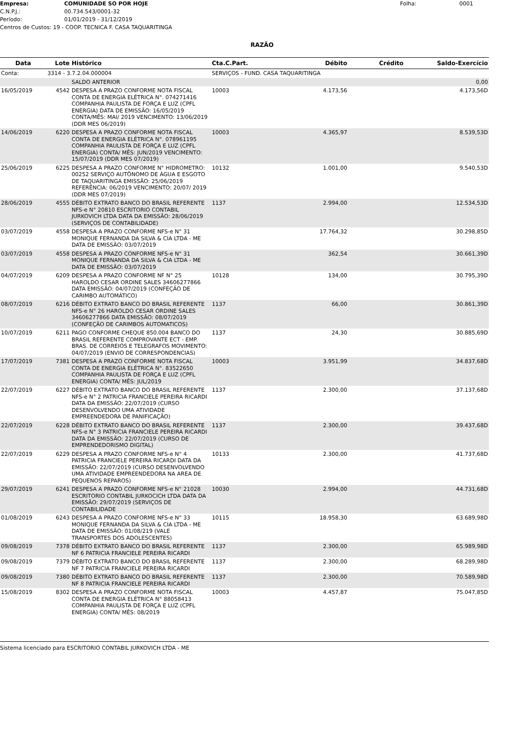Empresa: COMUNIDADE SO POR HOJE Folha: 0001
C.N.P.J.: 00.734.543/0001-32
Período: 01/01/2019 - 31/12/2019
Centros de Custos: 19 - COOP. TECNICA F. CASA TAQUARITINGA
RAZÃO
| Data | Lote | Histórico | Cta.C.Part. | Débito | Crédito | Saldo-Exercício |
| --- | --- | --- | --- | --- | --- | --- |
| Conta: | 3314 - 3.7.2.04.000004 | | SERVIÇOS - FUND. CASA TAQUARITINGA | | | |
| | | SALDO ANTERIOR | | | | 0,00 |
| 16/05/2019 | 4542 | DESPESA A PRAZO CONFORME NOTA FISCAL CONTA DE ENERGIA ELÉTRICA N°. 074271416 COMPANHIA PAULISTA DE FORÇA E LUZ (CPFL ENERGIA) DATA DE EMISSÃO: 16/05/2019 CONTA/MÊS: MAI/ 2019 VENCIMENTO: 13/06/2019 (DDR MES 06/2019) | 10003 | 4.173,56 | | 4.173,56D |
| 14/06/2019 | 6220 | DESPESA A PRAZO CONFORME NOTA FISCAL CONTA DE ENERGIA ELÉTRICA N°. 078961195 COMPANHIA PAULISTA DE FORÇA E LUZ (CPFL ENERGIA) CONTA/ MÊS: JUN/2019 VENCIMENTO: 15/07/2019 (DDR MES 07/2019) | 10003 | 4.365,97 | | 8.539,53D |
| 25/06/2019 | 6225 | DESPESA A PRAZO CONFORME N° HIDROMETRO: 00252 SERVIÇO AUTÔNOMO DE ÁGUA E ESGOTO DE TAQUARITINGA EMISSÃO: 25/06/2019 REFERÊNCIA: 06/2019 VENCIMENTO: 20/07/ 2019 (DDR MES 07/2019) | 10132 | 1.001,00 | | 9.540,53D |
| 28/06/2019 | 4555 | DÉBITO EXTRATO BANCO DO BRASIL REFERENTE NFS-e N° 20810 ESCRITORIO CONTABIL JURKOVICH LTDA DATA DA EMISSÃO: 28/06/2019 (SERVIÇOS DE CONTABILIDADE) | 1137 | 2.994,00 | | 12.534,53D |
| 03/07/2019 | 4558 | DESPESA A PRAZO CONFORME NFS-e N° 31 MONIQUE FERNANDA DA SILVA & CIA LTDA - ME DATA DE EMISSÃO: 03/07/2019 | | 17.764,32 | | 30.298,85D |
| 03/07/2019 | 4558 | DESPESA A PRAZO CONFORME NFS-e N° 31 MONIQUE FERNANDA DA SILVA & CIA LTDA - ME DATA DE EMISSÃO: 03/07/2019 | | 362,54 | | 30.661,39D |
| 04/07/2019 | 6209 | DESPESA A PRAZO CONFORME NF N° 25 HAROLDO CESAR ORDINE SALES 34606277866 DATA EMISSÃO: 04/07/2019 (CONFEÇÃO DE CARIMBO AUTOMÁTICO) | 10128 | 134,00 | | 30.795,39D |
| 08/07/2019 | 6216 | DÉBITO EXTRATO BANCO DO BRASIL REFERENTE NFS-e N° 26 HAROLDO CESAR ORDINE SALES 34606277866 DATA EMISSÃO: 08/07/2019 (CONFEÇÃO DE CARIMBOS AUTOMATICOS) | 1137 | 66,00 | | 30.861,39D |
| 10/07/2019 | 6211 | PAGO CONFORME CHEQUE 850.004 BANCO DO BRASIL REFERENTE COMPROVANTE ECT - EMP. BRAS. DE CORREIOS E TELEGRAFOS MOVIMENTO: 04/07/2019 (ENVIO DE CORRESPONDENCIAS) | 1137 | 24,30 | | 30.885,69D |
| 17/07/2019 | 7381 | DESPESA A PRAZO CONFORME NOTA FISCAL CONTA DE ENERGIA ELÉTRICA N°. 83522650 COMPANHIA PAULISTA DE FORÇA E LUZ (CPFL ENERGIA) CONTA/ MÊS: JUL/2019 | 10003 | 3.951,99 | | 34.837,68D |
| 22/07/2019 | 6227 | DÉBITO EXTRATO BANCO DO BRASIL REFERENTE NFS-e N° 2 PATRICIA FRANCIELE PEREIRA RICARDI DATA DA EMISSÃO: 22/07/2019 (CURSO DESENVOLVENDO UMA ATIVIDADE EMPREENDEDORA DE PANIFICAÇÃO) | 1137 | 2.300,00 | | 37.137,68D |
| 22/07/2019 | 6228 | DÉBITO EXTRATO BANCO DO BRASIL REFERENTE NFS-e N° 3 PATRICIA FRANCIELE PEREIRA RICARDI DATA DA EMISSÃO: 22/07/2019 (CURSO DE EMPRENDEDORISMO DIGITAL) | 1137 | 2.300,00 | | 39.437,68D |
| 22/07/2019 | 6229 | DESPESA A PRAZO CONFORME NFS-e N° 4 PATRICIA FRANCIELE PEREIRA RICARDI DATA DA EMISSÃO: 22/07/2019 (CURSO DESENVOLVENDO UMA ATIVIDADE EMPREENDEDORA NA AREA DE PEQUENOS REPAROS) | 10133 | 2.300,00 | | 41.737,68D |
| 29/07/2019 | 6241 | DESPESA A PRAZO CONFORME NFS-e N° 21028 ESCRITORIO CONTABIL JURKOCICH LTDA DATA DA EMISSÃO: 29/07/2019 (SERVIÇOS DE CONTABILIDADE | 10030 | 2.994,00 | | 44.731,68D |
| 01/08/2019 | 6243 | DESPESA A PRAZO CONFORME NFS-e N° 33 MONIQUE FERNANDA DA SILVA & CIA LTDA - ME DATA DE EMISSÃO: 01/08/219 (VALE TRANSPORTES DOS ADOLESCENTES) | 10115 | 18.958,30 | | 63.689,98D |
| 09/08/2019 | 7378 | DÉBITO EXTRATO BANCO DO BRASIL REFERENTE NF 6 PATRICIA FRANCIELE PEREIRA RICARDI | 1137 | 2.300,00 | | 65.989,98D |
| 09/08/2019 | 7379 | DÉBITO EXTRATO BANCO DO BRASIL REFERENTE NF 7 PATRICIA FRANCIELE PEREIRA RICARDI | 1137 | 2.300,00 | | 68.289,98D |
| 09/08/2019 | 7380 | DÉBITO EXTRATO BANCO DO BRASIL REFERENTE NF 8 PATRICIA FRANCIELE PEREIRA RICARDI | 1137 | 2.300,00 | | 70.589,98D |
| 15/08/2019 | 8302 | DESPESA A PRAZO CONFORME NOTA FISCAL CONTA DE ENERGIA ELÉTRICA N° 88058413 COMPANHIA PAULISTA DE FORÇA E LUZ (CPFL ENERGIA) CONTA/ MÊS: 08/2019 | 10003 | 4.457,87 | | 75.047,85D |
Sistema licenciado para ESCRITORIO CONTABIL JURKOVICH LTDA - ME